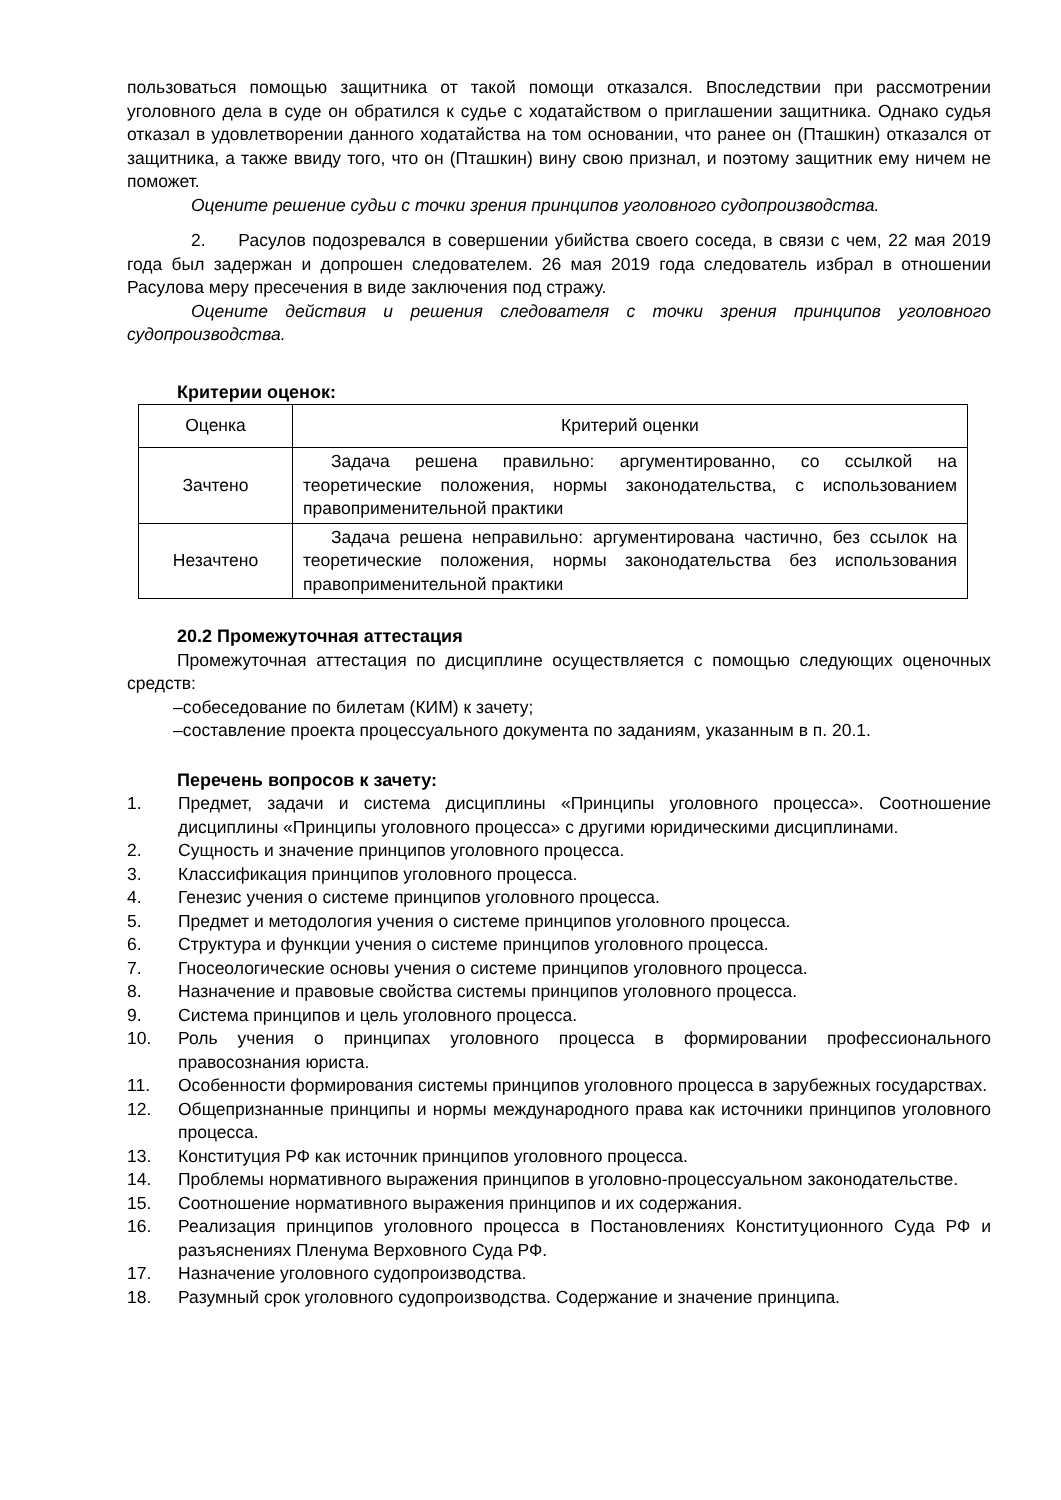пользоваться помощью защитника от такой помощи отказался. Впоследствии при рассмотрении уголовного дела в суде он обратился к судье с ходатайством о приглашении защитника. Однако судья отказал в удовлетворении данного ходатайства на том основании, что ранее он (Пташкин) отказался от защитника, а также ввиду того, что он (Пташкин) вину свою признал, и поэтому защитник ему ничем не поможет.
Оцените решение судьи с точки зрения принципов уголовного судопроизводства.
2. Расулов подозревался в совершении убийства своего соседа, в связи с чем, 22 мая 2019 года был задержан и допрошен следователем. 26 мая 2019 года следователь избрал в отношении Расулова меру пресечения в виде заключения под стражу.
Оцените действия и решения следователя с точки зрения принципов уголовного судопроизводства.
Критерии оценок:
| Оценка | Критерий оценки |
| Зачтено | Задача решена правильно: аргументированно, со ссылкой на теоретические положения, нормы законодательства, с использованием правоприменительной практики |
| Незачтено | Задача решена неправильно: аргументирована частично, без ссылок на теоретические положения, нормы законодательства без использования правоприменительной практики |
20.2 Промежуточная аттестация
Промежуточная аттестация по дисциплине осуществляется с помощью следующих оценочных средств:
–собеседование по билетам (КИМ) к зачету;
–составление проекта процессуального документа по заданиям, указанным в п. 20.1.
Перечень вопросов к зачету:
1. Предмет, задачи и система дисциплины «Принципы уголовного процесса». Соотношение дисциплины «Принципы уголовного процесса» с другими юридическими дисциплинами.
2. Сущность и значение принципов уголовного процесса.
3. Классификация принципов уголовного процесса.
4. Генезис учения о системе принципов уголовного процесса.
5. Предмет и методология учения о системе принципов уголовного процесса.
6. Структура и функции учения о системе принципов уголовного процесса.
7. Гносеологические основы учения о системе принципов уголовного процесса.
8. Назначение и правовые свойства системы принципов уголовного процесса.
9. Система принципов и цель уголовного процесса.
10. Роль учения о принципах уголовного процесса в формировании профессионального правосознания юриста.
11. Особенности формирования системы принципов уголовного процесса в зарубежных государствах.
12. Общепризнанные принципы и нормы международного права как источники принципов уголовного процесса.
13. Конституция РФ как источник принципов уголовного процесса.
14. Проблемы нормативного выражения принципов в уголовно-процессуальном законодательстве.
15. Соотношение нормативного выражения принципов и их содержания.
16. Реализация принципов уголовного процесса в Постановлениях Конституционного Суда РФ и разъяснениях Пленума Верховного Суда РФ.
17. Назначение уголовного судопроизводства.
18. Разумный срок уголовного судопроизводства. Содержание и значение принципа.